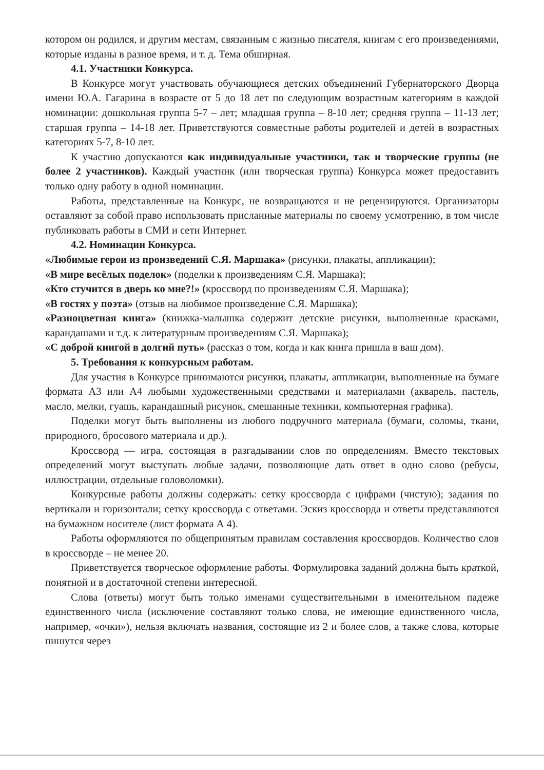котором он родился, и другим местам, связанным с жизнью писателя, книгам с его произведениями, которые изданы в разное время, и т. д. Тема обширная.
4.1. Участники Конкурса.
В Конкурсе могут участвовать обучающиеся детских объединений Губернаторского Дворца имени Ю.А. Гагарина в возрасте от 5 до 18 лет по следующим возрастным категориям в каждой номинации: дошкольная группа 5-7 – лет; младшая группа – 8-10 лет; средняя группа – 11-13 лет; старшая группа – 14-18 лет. Приветствуются совместные работы родителей и детей в возрастных категориях 5-7, 8-10 лет.
К участию допускаются как индивидуальные участники, так и творческие группы (не более 2 участников). Каждый участник (или творческая группа) Конкурса может предоставить только одну работу в одной номинации.
Работы, представленные на Конкурс, не возвращаются и не рецензируются. Организаторы оставляют за собой право использовать присланные материалы по своему усмотрению, в том числе публиковать работы в СМИ и сети Интернет.
4.2. Номинации Конкурса.
«Любимые герои из произведений С.Я. Маршака» (рисунки, плакаты, аппликации);
«В мире весёлых поделок» (поделки к произведениям С.Я. Маршака);
«Кто стучится в дверь ко мне?!» (кроссворд по произведениям С.Я. Маршака);
«В гостях у поэта» (отзыв на любимое произведение С.Я. Маршака);
«Разноцветная книга» (книжка-малышка содержит детские рисунки, выполненные красками, карандашами и т.д. к литературным произведениям С.Я. Маршака);
«С доброй книгой в долгий путь» (рассказ о том, когда и как книга пришла в ваш дом).
5. Требования к конкурсным работам.
Для участия в Конкурсе принимаются рисунки, плакаты, аппликации, выполненные на бумаге формата А3 или А4 любыми художественными средствами и материалами (акварель, пастель, масло, мелки, гуашь, карандашный рисунок, смешанные техники, компьютерная графика).
Поделки могут быть выполнены из любого подручного материала (бумаги, соломы, ткани, природного, бросового материала и др.).
Кроссворд — игра, состоящая в разгадывании слов по определениям. Вместо текстовых определений могут выступать любые задачи, позволяющие дать ответ в одно слово (ребусы, иллюстрации, отдельные головоломки).
Конкурсные работы должны содержать: сетку кроссворда с цифрами (чистую); задания по вертикали и горизонтали; сетку кроссворда с ответами. Эскиз кроссворда и ответы представляются на бумажном носителе (лист формата А 4).
Работы оформляются по общепринятым правилам составления кроссвордов. Количество слов в кроссворде – не менее 20.
Приветствуется творческое оформление работы. Формулировка заданий должна быть краткой, понятной и в достаточной степени интересной.
Слова (ответы) могут быть только именами существительными в именительном падеже единственного числа (исключение составляют только слова, не имеющие единственного числа, например, «очки»), нельзя включать названия, состоящие из 2 и более слов, а также слова, которые пишутся через